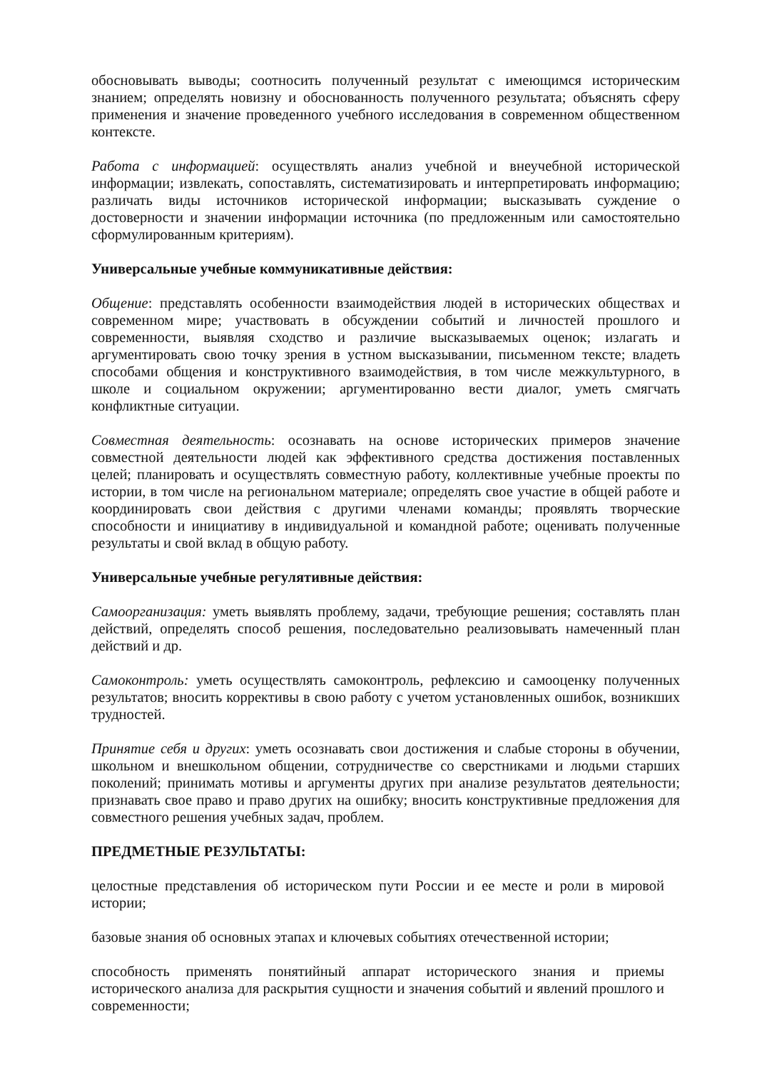обосновывать выводы; соотносить полученный результат с имеющимся историческим знанием; определять новизну и обоснованность полученного результата; объяснять сферу применения и значение проведенного учебного исследования в современном общественном контексте.
Работа с информацией: осуществлять анализ учебной и внеучебной исторической информации; извлекать, сопоставлять, систематизировать и интерпретировать информацию; различать виды источников исторической информации; высказывать суждение о достоверности и значении информации источника (по предложенным или самостоятельно сформулированным критериям).
Универсальные учебные коммуникативные действия:
Общение: представлять особенности взаимодействия людей в исторических обществах и современном мире; участвовать в обсуждении событий и личностей прошлого и современности, выявляя сходство и различие высказываемых оценок; излагать и аргументировать свою точку зрения в устном высказывании, письменном тексте; владеть способами общения и конструктивного взаимодействия, в том числе межкультурного, в школе и социальном окружении; аргументированно вести диалог, уметь смягчать конфликтные ситуации.
Совместная деятельность: осознавать на основе исторических примеров значение совместной деятельности людей как эффективного средства достижения поставленных целей; планировать и осуществлять совместную работу, коллективные учебные проекты по истории, в том числе на региональном материале; определять свое участие в общей работе и координировать свои действия с другими членами команды; проявлять творческие способности и инициативу в индивидуальной и командной работе; оценивать полученные результаты и свой вклад в общую работу.
Универсальные учебные регулятивные действия:
Самоорганизация: уметь выявлять проблему, задачи, требующие решения; составлять план действий, определять способ решения, последовательно реализовывать намеченный план действий и др.
Самоконтроль: уметь осуществлять самоконтроль, рефлексию и самооценку полученных результатов; вносить коррективы в свою работу с учетом установленных ошибок, возникших трудностей.
Принятие себя и других: уметь осознавать свои достижения и слабые стороны в обучении, школьном и внешкольном общении, сотрудничестве со сверстниками и людьми старших поколений; принимать мотивы и аргументы других при анализе результатов деятельности; признавать свое право и право других на ошибку; вносить конструктивные предложения для совместного решения учебных задач, проблем.
ПРЕДМЕТНЫЕ РЕЗУЛЬТАТЫ:
целостные представления об историческом пути России и ее месте и роли в мировой истории;
базовые знания об основных этапах и ключевых событиях отечественной истории;
способность применять понятийный аппарат исторического знания и приемы исторического анализа для раскрытия сущности и значения событий и явлений прошлого и современности;